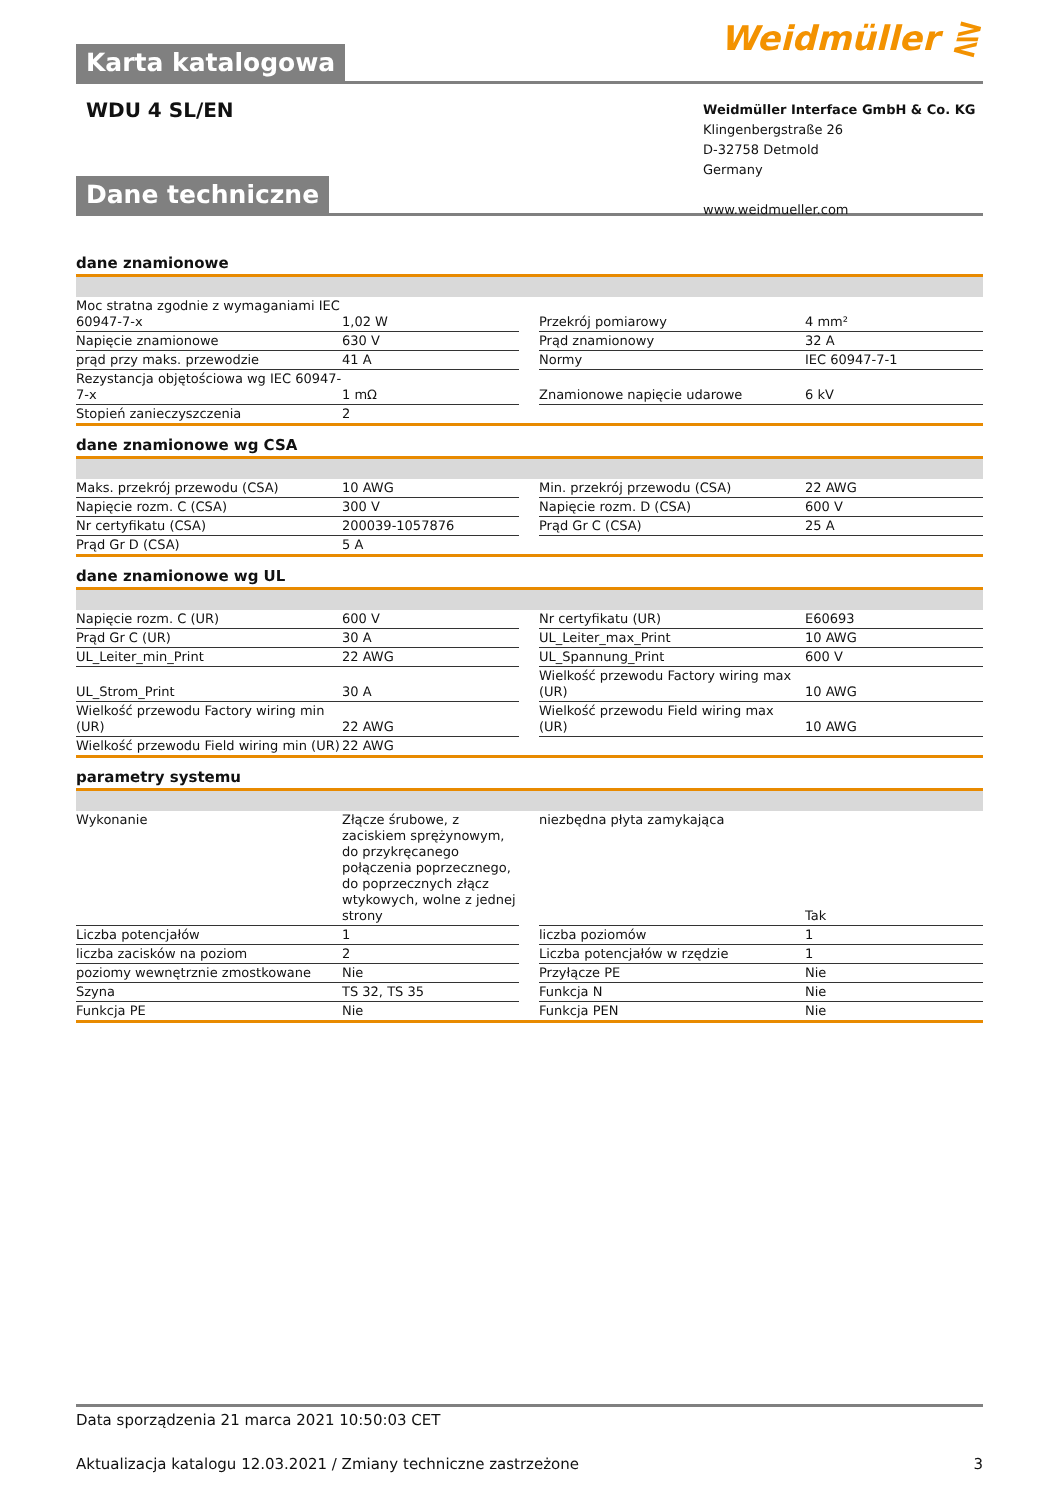Karta katalogowa
Weidmüller ⋛
WDU 4 SL/EN
Weidmüller Interface GmbH & Co. KG
Klingenbergstraße 26
D-32758 Detmold
Germany
www.weidmueller.com
Dane techniczne
dane znamionowe
| Moc stratna zgodnie z wymaganiami IEC 60947-7-x | 1,02 W | | Przekrój pomiarowy | 4 mm² |
| Napięcie znamionowe | 630 V | | Prąd znamionowy | 32 A |
| prąd przy maks. przewodzie | 41 A | | Normy | IEC 60947-7-1 |
| Rezystancja objętościowa wg IEC 60947-7-x | 1 mΩ | | Znamionowe napięcie udarowe | 6 kV |
| Stopień zanieczyszczenia | 2 | | | |
dane znamionowe wg CSA
| Maks. przekrój przewodu (CSA) | 10 AWG | | Min. przekrój przewodu (CSA) | 22 AWG |
| Napięcie rozm. C (CSA) | 300 V | | Napięcie rozm. D (CSA) | 600 V |
| Nr certyfikatu (CSA) | 200039-1057876 | | Prąd Gr C (CSA) | 25 A |
| Prąd Gr D (CSA) | 5 A | | | |
dane znamionowe wg UL
| Napięcie rozm. C (UR) | 600 V | | Nr certyfikatu (UR) | E60693 |
| Prąd Gr C (UR) | 30 A | | UL_Leiter_max_Print | 10 AWG |
| UL_Leiter_min_Print | 22 AWG | | UL_Spannung_Print | 600 V |
| UL_Strom_Print | 30 A | | Wielkość przewodu Factory wiring max (UR) | 10 AWG |
| Wielkość przewodu Factory wiring min (UR) | 22 AWG | | Wielkość przewodu Field wiring max (UR) | 10 AWG |
| Wielkość przewodu Field wiring min (UR) | 22 AWG | | | |
parametry systemu
| Wykonanie | Złącze śrubowe, z zaciskiem sprężynowym, do przykręcanego połączenia poprzecznego, do poprzecznych złącz wtykowych, wolne z jednej strony | | niezbędna płyta zamykająca | Tak |
| Liczba potencjałów | 1 | | liczba poziomów | 1 |
| liczba zacisków na poziom | 2 | | Liczba potencjałów w rzędzie | 1 |
| poziomy wewnętrznie zmostkowane | Nie | | Przyłącze PE | Nie |
| Szyna | TS 32, TS 35 | | Funkcja N | Nie |
| Funkcja PE | Nie | | Funkcja PEN | Nie |
Data sporządzenia 21 marca 2021 10:50:03 CET
Aktualizacja katalogu 12.03.2021 / Zmiany techniczne zastrzeżone 3